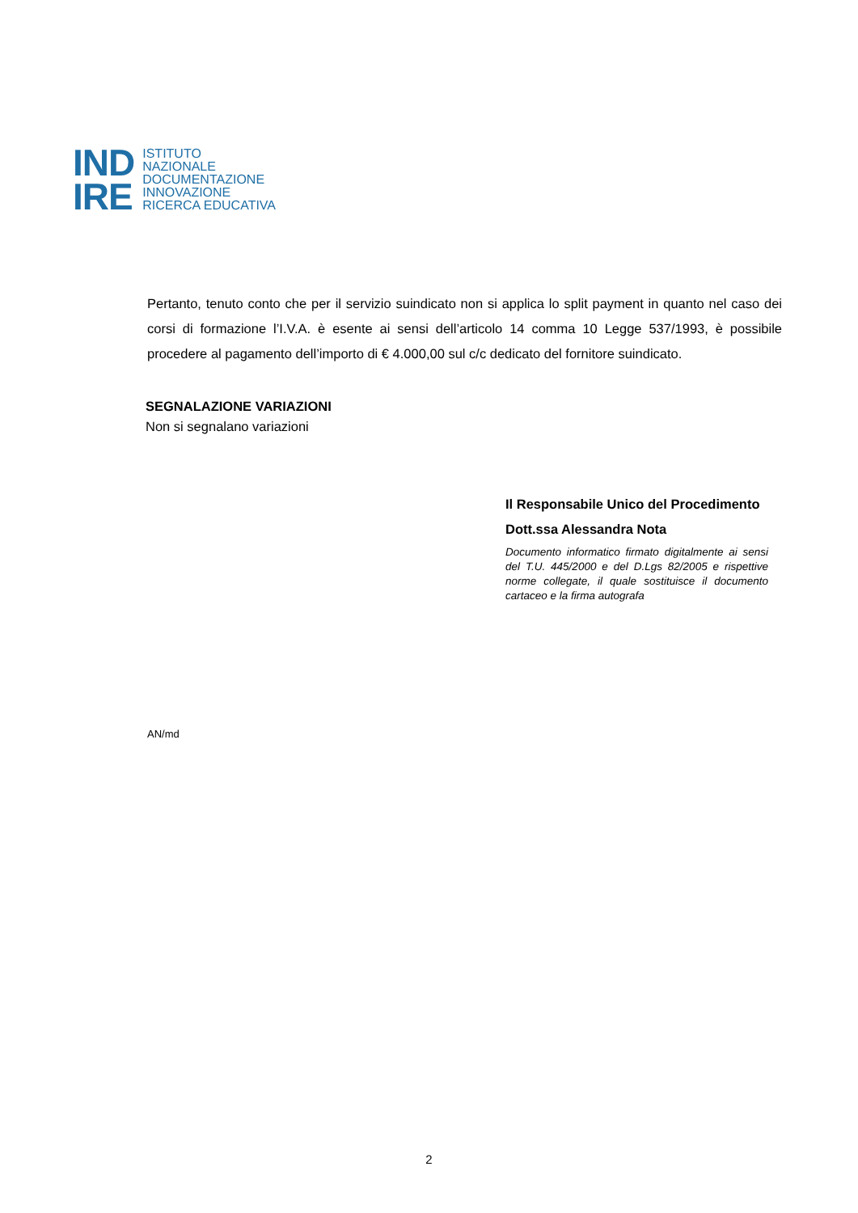IND
IRE
ISTITUTO
NAZIONALE
DOCUMENTAZIONE
INNOVAZIONE
RICERCA EDUCATIVA
Pertanto, tenuto conto che per il servizio suindicato non si applica lo split payment in quanto nel caso dei corsi di formazione l’I.V.A. è esente ai sensi dell’articolo 14 comma 10 Legge 537/1993, è possibile procedere al pagamento dell’importo di € 4.000,00 sul c/c dedicato del fornitore suindicato.
SEGNALAZIONE VARIAZIONI
Non si segnalano variazioni
Il Responsabile Unico del Procedimento
Dott.ssa Alessandra Nota
Documento informatico firmato digitalmente ai sensi del T.U. 445/2000 e del D.Lgs 82/2005 e rispettive norme collegate, il quale sostituisce il documento cartaceo e la firma autografa
AN/md
2